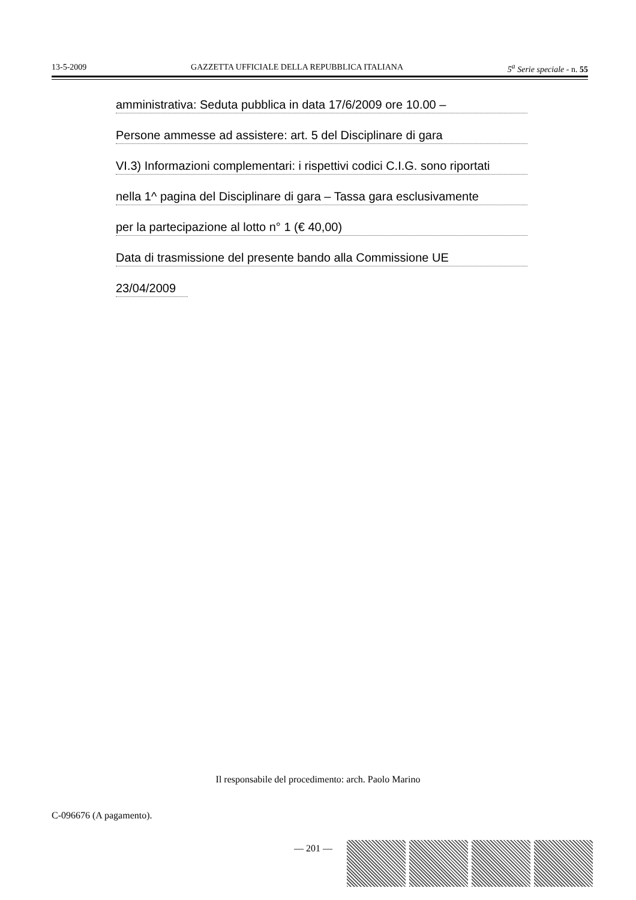13-5-2009 GAZZETTA UFFICIALE DELLA REPUBBLICA ITALIANA 5<sup>a</sup> Serie speciale - n. 55
amministrativa: Seduta pubblica in data 17/6/2009 ore 10.00 –
Persone ammesse ad assistere: art. 5 del Disciplinare di gara
VI.3) Informazioni complementari: i rispettivi codici C.I.G. sono riportati
nella 1^ pagina del Disciplinare di gara – Tassa gara esclusivamente
per la partecipazione al lotto n° 1 (€ 40,00)
Data di trasmissione del presente bando alla Commissione UE
23/04/2009
Il responsabile del procedimento: arch. Paolo Marino
C-096676 (A pagamento).
— 201 —